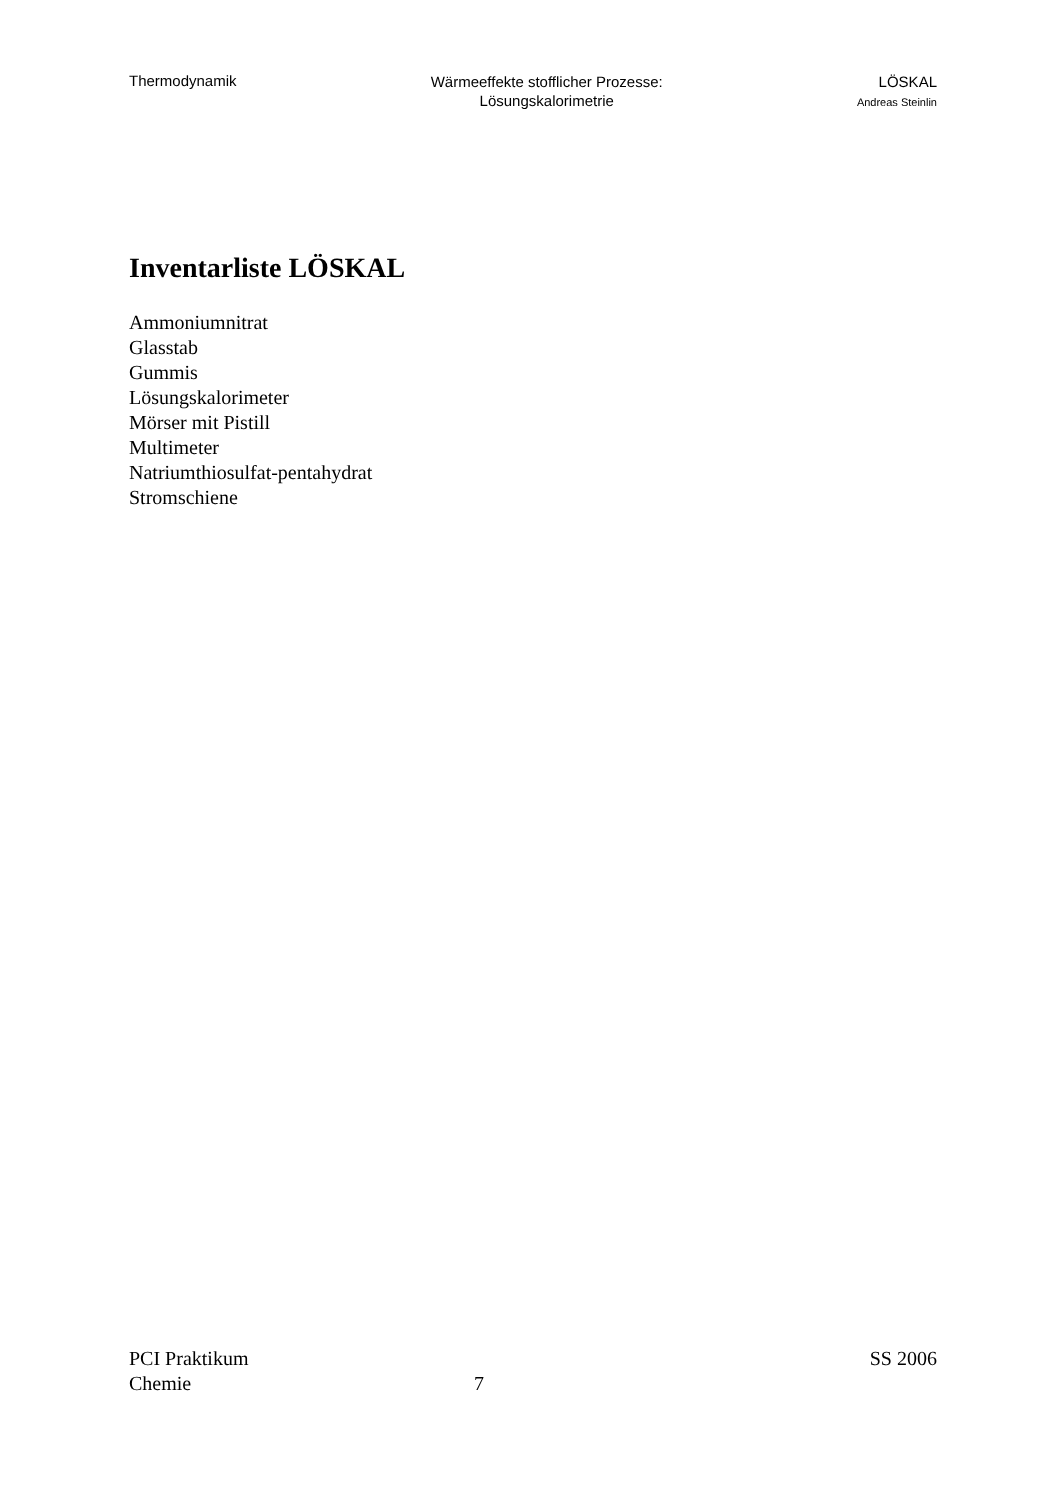Thermodynamik
Wärmeeffekte stofflicher Prozesse:
Lösungskalorimetrie
LÖSKAL
Andreas Steinlin
Inventarliste LÖSKAL
Ammoniumnitrat
Glasstab
Gummis
Lösungskalorimeter
Mörser mit Pistill
Multimeter
Natriumthiosulfat-pentahydrat
Stromschiene
PCI Praktikum SS 2006
Chemie 7